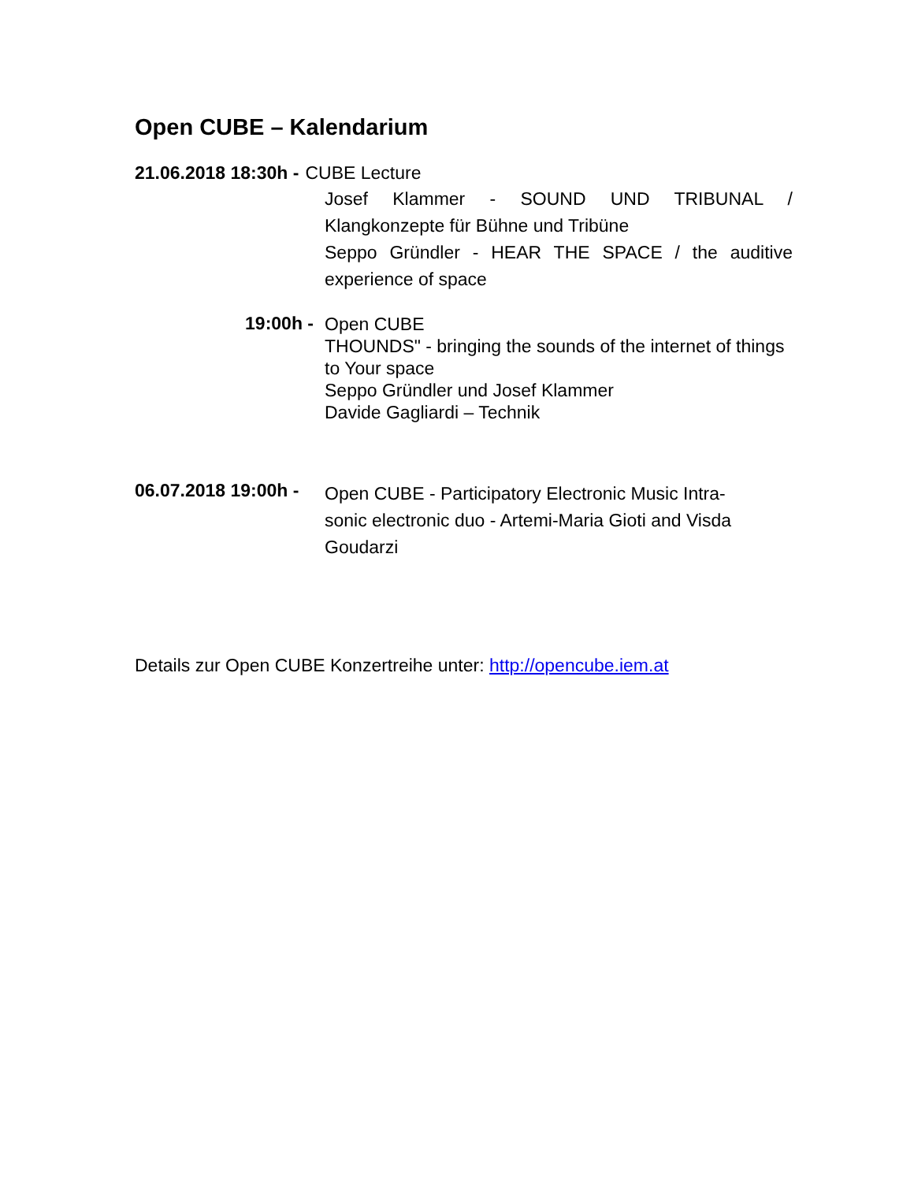Open CUBE – Kalendarium
21.06.2018 18:30h - CUBE Lecture
Josef Klammer - SOUND UND TRIBUNAL / Klangkonzepte für Bühne und Tribüne
Seppo Gründler - HEAR THE SPACE / the auditive experience of space
19:00h - Open CUBE
THOUNDS" - bringing the sounds of the internet of things to Your space
Seppo Gründler und Josef Klammer
Davide Gagliardi – Technik
06.07.2018 19:00h - Open CUBE - Participatory Electronic Music Intra-
sonic electronic duo - Artemi-Maria Gioti and Visda
Goudarzi
Details zur Open CUBE Konzertreihe unter: http://opencube.iem.at